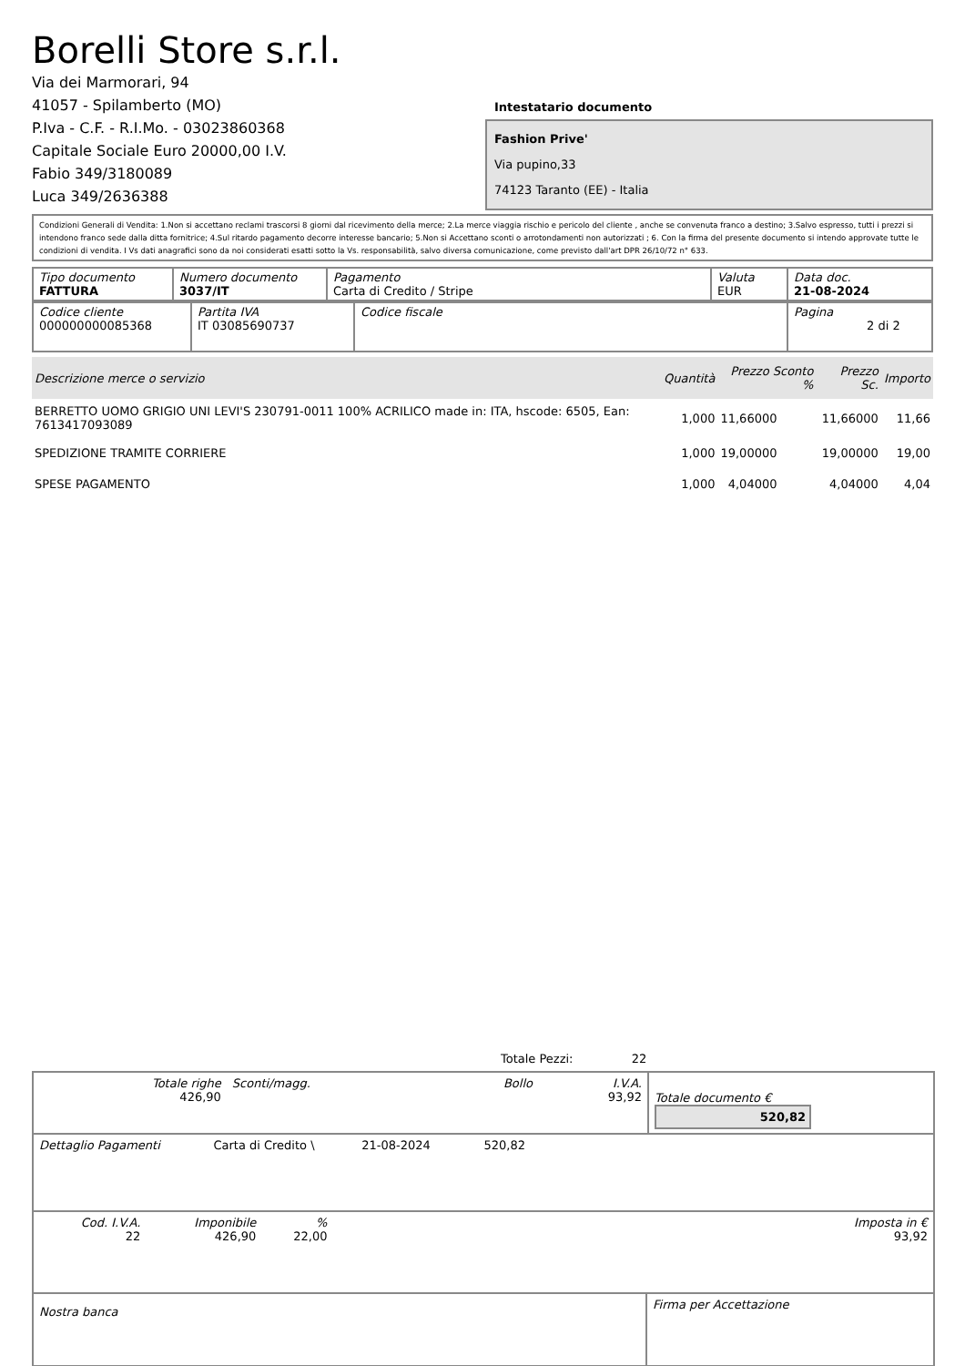Borelli Store s.r.l.
Via dei Marmorari, 94
41057 - Spilamberto (MO)
P.Iva - C.F. - R.I.Mo. - 03023860368
Capitale Sociale Euro 20000,00 I.V.
Fabio 349/3180089
Luca 349/2636388
Intestatario documento
Fashion Prive'
Via pupino,33
74123 Taranto (EE) - Italia
Condizioni Generali di Vendita: 1.Non si accettano reclami trascorsi 8 giorni dal ricevimento della merce; 2.La merce viaggia rischio e pericolo del cliente , anche se convenuta franco a destino; 3.Salvo espresso, tutti i prezzi si intendono franco sede dalla ditta fornitrice; 4.Sul ritardo pagamento decorre interesse bancario; 5.Non si Accettano sconti o arrotondamenti non autorizzati ; 6. Con la firma del presente documento si intendo approvate tutte le condizioni di vendita. I Vs dati anagrafici sono da noi considerati esatti sotto la Vs. responsabilità, salvo diversa comunicazione, come previsto dall'art DPR 26/10/72 n° 633.
| Tipo documento FATTURA | Numero documento 3037/IT | Pagamento Carta di Credito / Stripe | Valuta EUR | Data doc. 21-08-2024 |
| Codice cliente 000000000085368 | Partita IVA IT 03085690737 | Codice fiscale | Pagina 2 di 2 |
| Descrizione merce o servizio | Quantità | Prezzo Sconto % | Prezzo Sc. | Importo |
| --- | --- | --- | --- | --- |
| BERRETTO UOMO GRIGIO UNI LEVI'S 230791-0011 100% ACRILICO made in: ITA, hscode: 6505, Ean: 7613417093089 | 1,000 | 11,66000 | 11,66000 | 11,66 |
| SPEDIZIONE TRAMITE CORRIERE | 1,000 | 19,00000 | 19,00000 | 19,00 |
| SPESE PAGAMENTO | 1,000 | 4,04000 | 4,04000 | 4,04 |
Totale Pezzi: 22
| Totale righe 426,90 | Sconti/magg. | Bollo | I.V.A. 93,92 | Totale documento € 520,82 |
| Dettaglio Pagamenti | Carta di Credito \ | 21-08-2024 | 520,82 | |
| Cod. I.V.A. 22 | Imponibile 426,90 | % 22,00 | | Imposta in € 93,92 |
| Nostra banca | Firma per Accettazione |